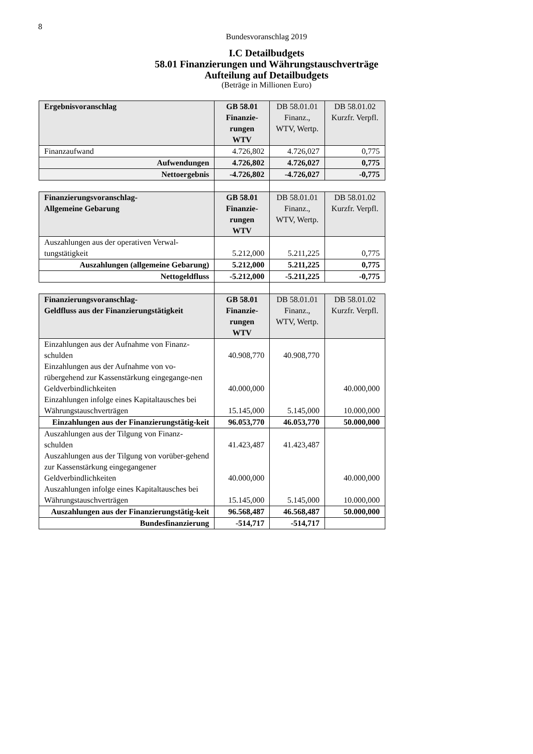8
Bundesvoranschlag 2019
I.C Detailbudgets
58.01 Finanzierungen und Währungstauschverträge
Aufteilung auf Detailbudgets
(Beträge in Millionen Euro)
| Ergebnisvoranschlag | GB 58.01 Finanzie-rungen WTV | DB 58.01.01 Finanz., WTV, Wertp. | DB 58.01.02 Kurzfr. Verpfl. |
| --- | --- | --- | --- |
| Finanzaufwand | 4.726,802 | 4.726,027 | 0,775 |
| Aufwendungen | 4.726,802 | 4.726,027 | 0,775 |
| Nettoergebnis | -4.726,802 | -4.726,027 | -0,775 |
| Finanzierungsvoranschlag- Allgemeine Gebarung | GB 58.01 Finanzie-rungen WTV | DB 58.01.01 Finanz., WTV, Wertp. | DB 58.01.02 Kurzfr. Verpfl. |
| Auszahlungen aus der operativen Verwal-tungstätigkeit | 5.212,000 | 5.211,225 | 0,775 |
| Auszahlungen (allgemeine Gebarung) | 5.212,000 | 5.211,225 | 0,775 |
| Nettogeldfluss | -5.212,000 | -5.211,225 | -0,775 |
| Finanzierungsvoranschlag- Geldfluss aus der Finanzierungstätigkeit | GB 58.01 Finanzie-rungen WTV | DB 58.01.01 Finanz., WTV, Wertp. | DB 58.01.02 Kurzfr. Verpfl. |
| Einzahlungen aus der Aufnahme von Finanz-schulden Einzahlungen aus der Aufnahme von vo-rübergehend zur Kassenstärkung eingegange-nen Geldverbindlichkeiten Einzahlungen infolge eines Kapitaltausches bei Währungstauschverträgen | 40.908,770 40.000,000 15.145,000 | 40.908,770 5.145,000 | 40.000,000 10.000,000 |
| Einzahlungen aus der Finanzierungstätig-keit | 96.053,770 | 46.053,770 | 50.000,000 |
| Auszahlungen aus der Tilgung von Finanz-schulden Auszahlungen aus der Tilgung von vorüber-gehend zur Kassenstärkung eingegangener Geldverbindlichkeiten Auszahlungen infolge eines Kapitaltausches bei Währungstauschverträgen | 41.423,487 40.000,000 15.145,000 | 41.423,487 5.145,000 | 40.000,000 10.000,000 |
| Auszahlungen aus der Finanzierungstätig-keit | 96.568,487 | 46.568,487 | 50.000,000 |
| Bundesfinanzierung | -514,717 | -514,717 | |